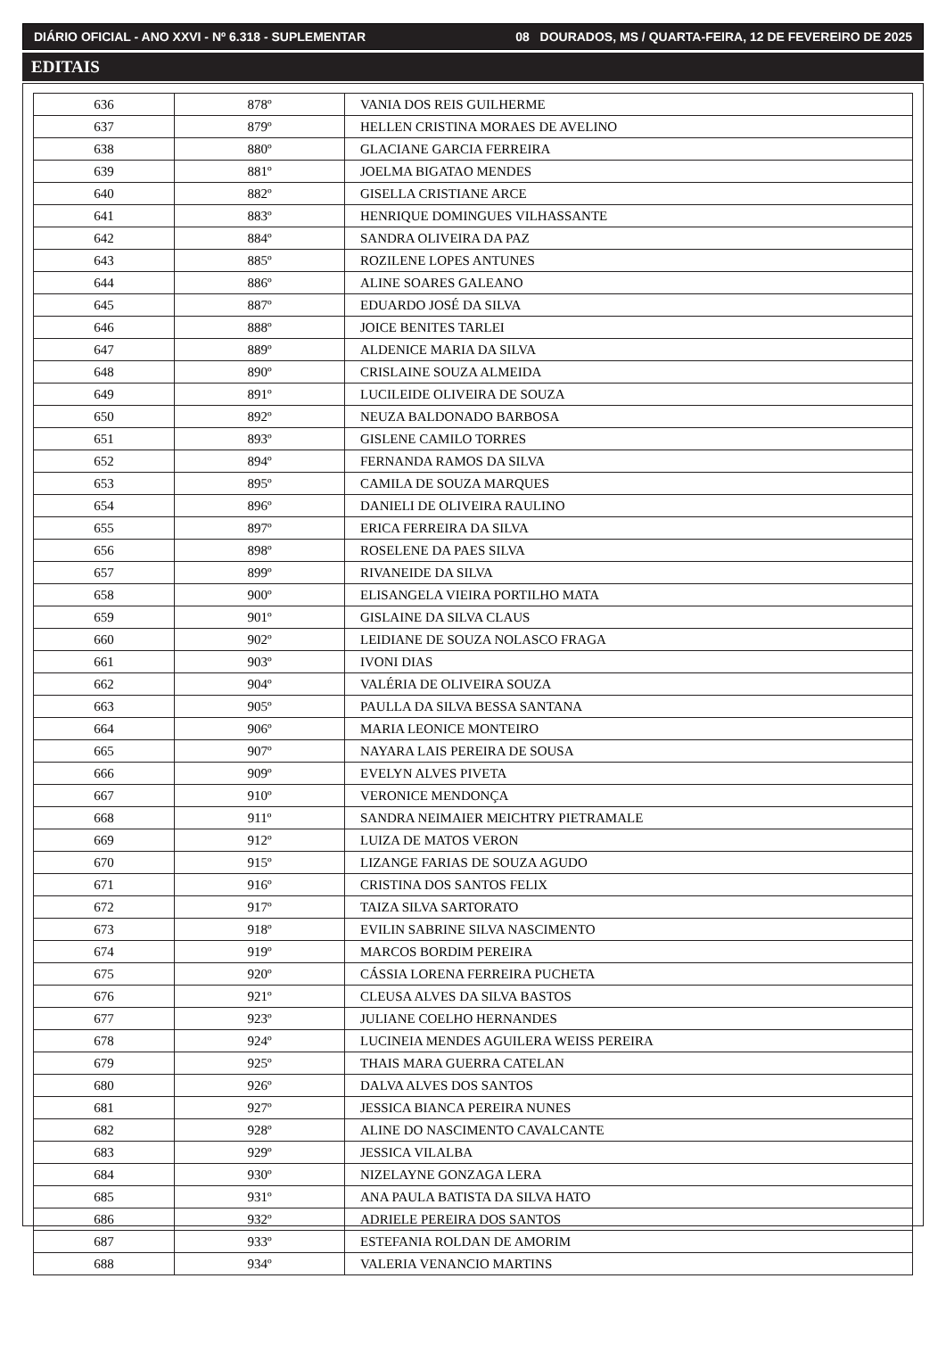DIÁRIO OFICIAL - ANO XXVI - Nº 6.318 - SUPLEMENTAR 08 DOURADOS, MS / QUARTA-FEIRA, 12 DE FEVEREIRO DE 2025
EDITAIS
| 636 | 878º | VANIA DOS REIS GUILHERME |
| 637 | 879º | HELLEN CRISTINA MORAES DE AVELINO |
| 638 | 880º | GLACIANE GARCIA FERREIRA |
| 639 | 881º | JOELMA BIGATAO MENDES |
| 640 | 882º | GISELLA CRISTIANE ARCE |
| 641 | 883º | HENRIQUE DOMINGUES VILHASSANTE |
| 642 | 884º | SANDRA OLIVEIRA DA PAZ |
| 643 | 885º | ROZILENE LOPES ANTUNES |
| 644 | 886º | ALINE SOARES GALEANO |
| 645 | 887º | EDUARDO JOSÉ DA SILVA |
| 646 | 888º | JOICE BENITES TARLEI |
| 647 | 889º | ALDENICE MARIA DA SILVA |
| 648 | 890º | CRISLAINE SOUZA ALMEIDA |
| 649 | 891º | LUCILEIDE OLIVEIRA DE SOUZA |
| 650 | 892º | NEUZA BALDONADO BARBOSA |
| 651 | 893º | GISLENE CAMILO TORRES |
| 652 | 894º | FERNANDA RAMOS DA SILVA |
| 653 | 895º | CAMILA DE SOUZA MARQUES |
| 654 | 896º | DANIELI DE OLIVEIRA RAULINO |
| 655 | 897º | ERICA FERREIRA DA SILVA |
| 656 | 898º | ROSELENE DA PAES SILVA |
| 657 | 899º | RIVANEIDE DA SILVA |
| 658 | 900º | ELISANGELA VIEIRA PORTILHO MATA |
| 659 | 901º | GISLAINE DA SILVA CLAUS |
| 660 | 902º | LEIDIANE DE SOUZA NOLASCO FRAGA |
| 661 | 903º | IVONI DIAS |
| 662 | 904º | VALÉRIA DE OLIVEIRA SOUZA |
| 663 | 905º | PAULLA DA SILVA BESSA SANTANA |
| 664 | 906º | MARIA LEONICE MONTEIRO |
| 665 | 907º | NAYARA LAIS PEREIRA DE SOUSA |
| 666 | 909º | EVELYN ALVES PIVETA |
| 667 | 910º | VERONICE MENDONÇA |
| 668 | 911º | SANDRA NEIMAIER MEICHTRY PIETRAMALE |
| 669 | 912º | LUIZA DE MATOS VERON |
| 670 | 915º | LIZANGE FARIAS DE SOUZA AGUDO |
| 671 | 916º | CRISTINA DOS SANTOS FELIX |
| 672 | 917º | TAIZA SILVA SARTORATO |
| 673 | 918º | EVILIN SABRINE SILVA NASCIMENTO |
| 674 | 919º | MARCOS BORDIM PEREIRA |
| 675 | 920º | CÁSSIA LORENA FERREIRA PUCHETA |
| 676 | 921º | CLEUSA ALVES DA SILVA BASTOS |
| 677 | 923º | JULIANE COELHO HERNANDES |
| 678 | 924º | LUCINEIA MENDES AGUILERA WEISS PEREIRA |
| 679 | 925º | THAIS MARA GUERRA CATELAN |
| 680 | 926º | DALVA ALVES DOS SANTOS |
| 681 | 927º | JESSICA BIANCA PEREIRA NUNES |
| 682 | 928º | ALINE DO NASCIMENTO CAVALCANTE |
| 683 | 929º | JESSICA VILALBA |
| 684 | 930º | NIZELAYNE GONZAGA LERA |
| 685 | 931º | ANA PAULA BATISTA DA SILVA HATO |
| 686 | 932º | ADRIELE PEREIRA DOS SANTOS |
| 687 | 933º | ESTEFANIA ROLDAN DE AMORIM |
| 688 | 934º | VALERIA VENANCIO MARTINS |